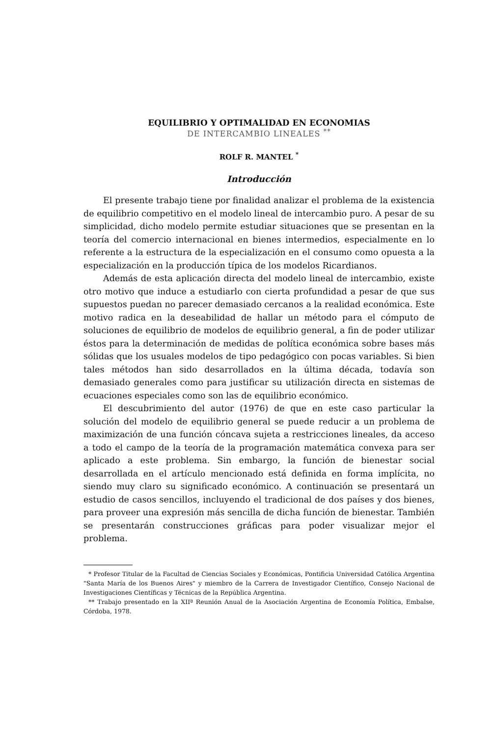EQUILIBRIO Y OPTIMALIDAD EN ECONOMIAS
DE INTERCAMBIO LINEALES <sup>**</sup>
ROLF R. MANTEL <sup>*</sup>
Introducción
El presente trabajo tiene por finalidad analizar el problema de la existencia de equilibrio competitivo en el modelo lineal de intercambio puro. A pesar de su simplicidad, dicho modelo permite estudiar situaciones que se presentan en la teoría del comercio internacional en bienes intermedios, especialmente en lo referente a la estructura de la especialización en el consumo como opuesta a la especialización en la producción típica de los modelos Ricardianos.
Además de esta aplicación directa del modelo lineal de intercambio, existe otro motivo que induce a estudiarlo con cierta profundidad a pesar de que sus supuestos puedan no parecer demasiado cercanos a la realidad económica. Este motivo radica en la deseabilidad de hallar un método para el cómputo de soluciones de equilibrio de modelos de equilibrio general, a fin de poder utilizar éstos para la determinación de medidas de política económica sobre bases más sólidas que los usuales modelos de tipo pedagógico con pocas variables. Si bien tales métodos han sido desarrollados en la última década, todavía son demasiado generales como para justificar su utilización directa en sistemas de ecuaciones especiales como son las de equilibrio económico.
El descubrimiento del autor (1976) de que en este caso particular la solución del modelo de equilibrio general se puede reducir a un problema de maximización de una función cóncava sujeta a restricciones lineales, da acceso a todo el campo de la teoría de la programación matemática convexa para ser aplicado a este problema. Sin embargo, la función de bienestar social desarrollada en el artículo mencionado está definida en forma implícita, no siendo muy claro su significado económico. A continuación se presentará un estudio de casos sencillos, incluyendo el tradicional de dos países y dos bienes, para proveer una expresión más sencilla de dicha función de bienestar. También se presentarán construcciones gráficas para poder visualizar mejor el problema.
* Profesor Titular de la Facultad de Ciencias Sociales y Económicas, Pontificia Universidad Católica Argentina "Santa María de los Buenos Aires" y miembro de la Carrera de Investigador Científico, Consejo Nacional de Investigaciones Científicas y Técnicas de la República Argentina.
** Trabajo presentado en la XIIª Reunión Anual de la Asociación Argentina de Economía Política, Embalse, Córdoba, 1978.